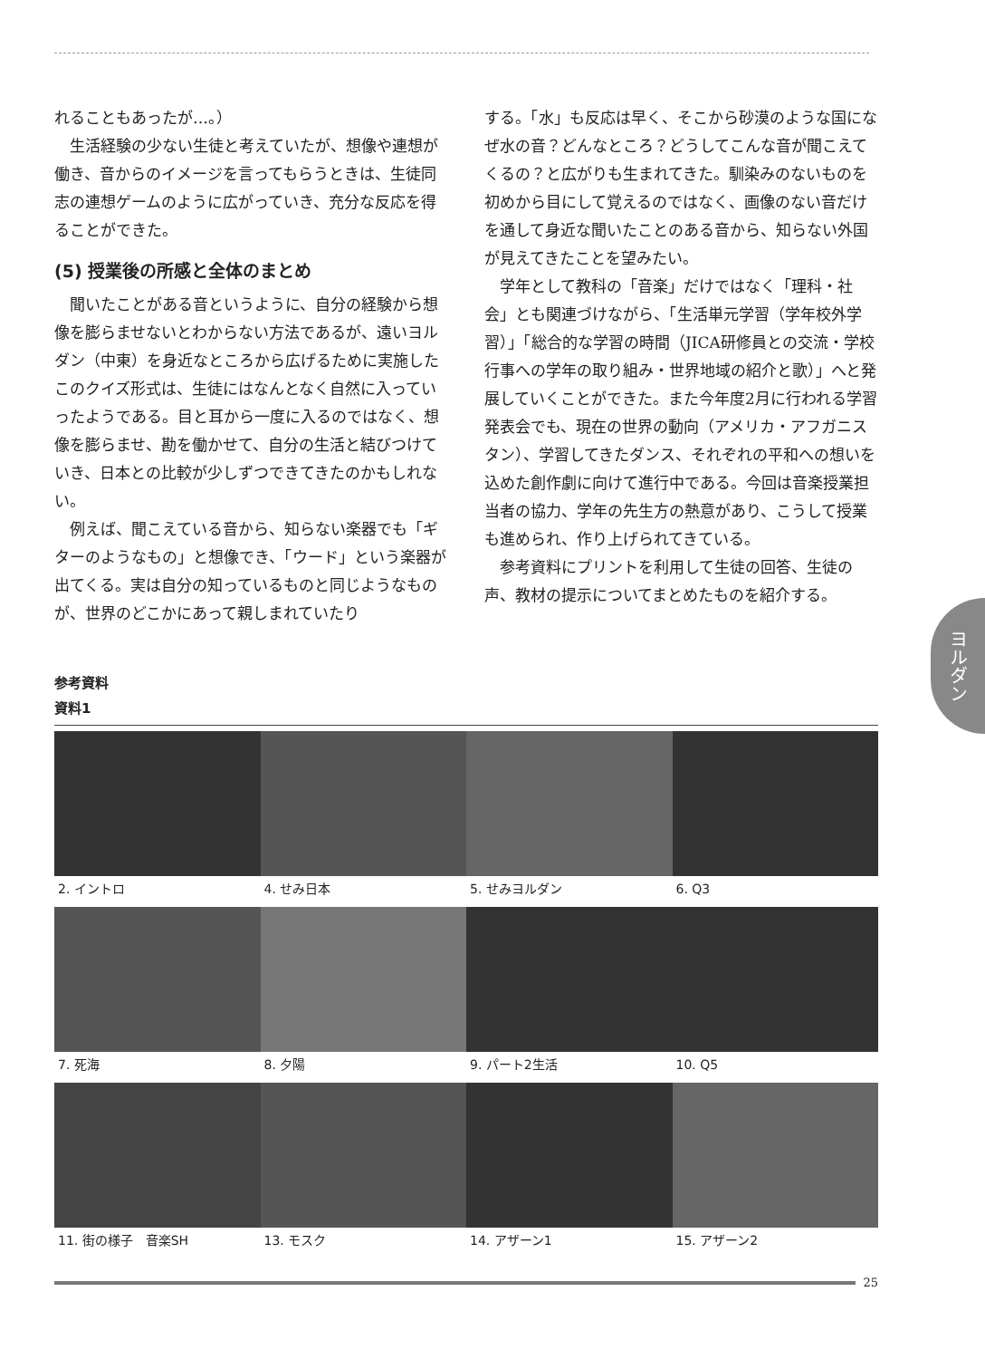れることもあったが…。）
生活経験の少ない生徒と考えていたが、想像や連想が働き、音からのイメージを言ってもらうときは、生徒同志の連想ゲームのように広がっていき、充分な反応を得ることができた。
(5) 授業後の所感と全体のまとめ
聞いたことがある音というように、自分の経験から想像を膨らませないとわからない方法であるが、遠いヨルダン（中東）を身近なところから広げるために実施したこのクイズ形式は、生徒にはなんとなく自然に入っていったようである。目と耳から一度に入るのではなく、想像を膨らませ、勘を働かせて、自分の生活と結びつけていき、日本との比較が少しずつできてきたのかもしれない。
例えば、聞こえている音から、知らない楽器でも「ギターのようなもの」と想像でき、「ウード」という楽器が出てくる。実は自分の知っているものと同じようなものが、世界のどこかにあって親しまれていたり
する。「水」も反応は早く、そこから砂漠のような国になぜ水の音？どんなところ？どうしてこんな音が聞こえてくるの？と広がりも生まれてきた。馴染みのないものを初めから目にして覚えるのではなく、画像のない音だけを通して身近な聞いたことのある音から、知らない外国が見えてきたことを望みたい。
学年として教科の「音楽」だけではなく「理科・社会」とも関連づけながら、「生活単元学習（学年校外学習）」「総合的な学習の時間（JICA研修員との交流・学校行事への学年の取り組み・世界地域の紹介と歌）」へと発展していくことができた。また今年度2月に行われる学習発表会でも、現在の世界の動向（アメリカ・アフガニスタン）、学習してきたダンス、それぞれの平和への想いを込めた創作劇に向けて進行中である。今回は音楽授業担当者の協力、学年の先生方の熱意があり、こうして授業も進められ、作り上げられてきている。
参考資料にプリントを利用して生徒の回答、生徒の声、教材の提示についてまとめたものを紹介する。
ヨルダン
参考資料
資料1
2. イントロ
4. せみ日本
5. せみヨルダン
6. Q3
7. 死海
8. 夕陽
9. パート2生活
10. Q5
11. 街の様子　音楽SH
13. モスク
14. アザーン1
15. アザーン2
25